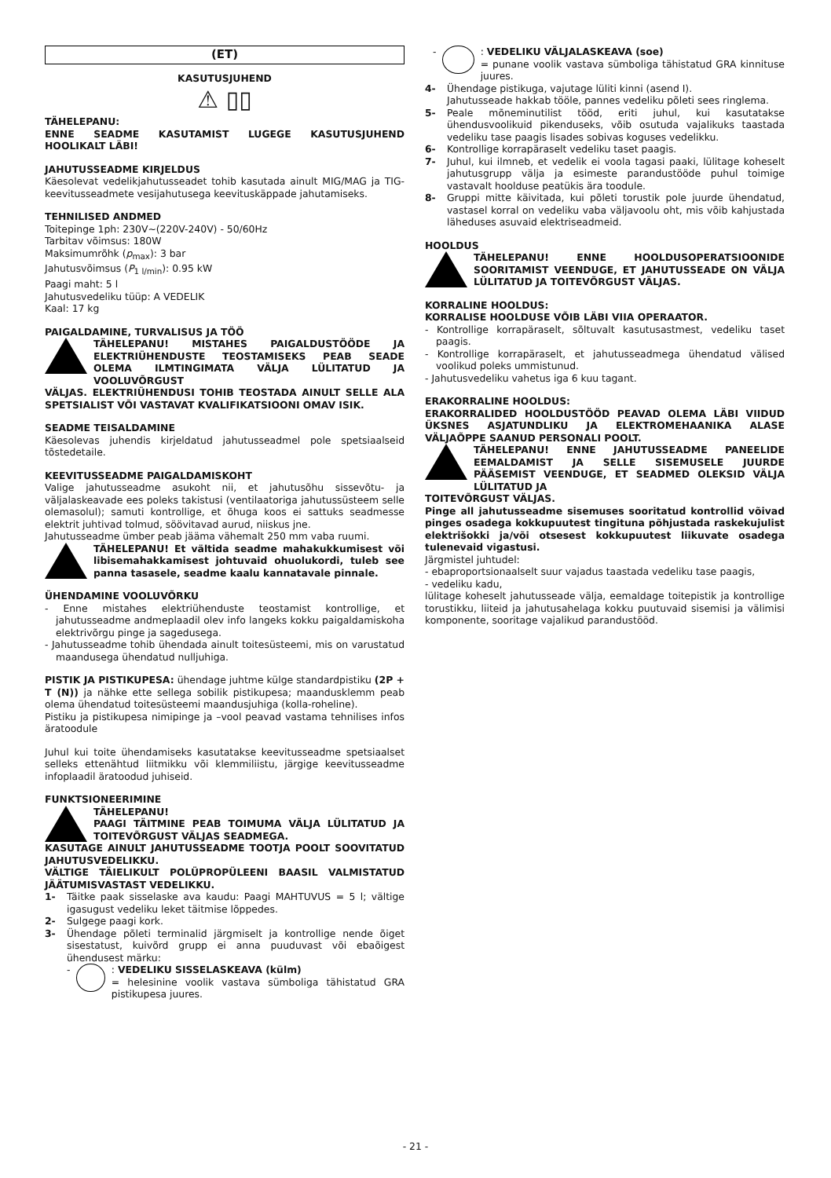(ET)
KASUTUSJUHEND
⚠ ▯▯
TÄHELEPANU:
ENNE SEADME KASUTAMIST LUGEGE KASUTUSJUHEND HOOLIKALT LÄBI!
JAHUTUSSEADME KIRJELDUS
Käesolevat vedelikjahutusseadet tohib kasutada ainult MIG/MAG ja TIG-keevitusseadmete vesijahutusega keevituskäppade jahutamiseks.
TEHNILISED ANDMED
Toitepinge 1ph: 230V~(220V-240V) - 50/60Hz
Tarbitav võimsus: 180W
Maksimumrõhk (p<sub>max</sub>): 3 bar
Jahutusvõimsus (P<sub>1 l/min</sub>): 0.95 kW
Paagi maht: 5 l
Jahutusvedeliku tüüp: A VEDELIK
Kaal: 17 kg
PAIGALDAMINE, TURVALISUS JA TÖÖ
TÄHELEPANU! MISTAHES PAIGALDUSTÖÖDE JA ELEKTRIÜHENDUSTE TEOSTAMISEKS PEAB SEADE OLEMA ILMTINGIMATA VÄLJA LÜLITATUD JA VOOLUVÕRGUST
VÄLJAS. ELEKTRIÜHENDUSI TOHIB TEOSTADA AINULT SELLE ALA SPETSIALIST VÕI VASTAVAT KVALIFIKATSIOONI OMAV ISIK.
SEADME TEISALDAMINE
Käesolevas juhendis kirjeldatud jahutusseadmel pole spetsiaalseid tõstedetaile.
KEEVITUSSEADME PAIGALDAMISKOHT
Valige jahutusseadme asukoht nii, et jahutusõhu sissevõtu- ja väljalaskeavade ees poleks takistusi (ventilaatoriga jahutussüsteem selle olemasolul); samuti kontrollige, et õhuga koos ei sattuks seadmesse elektrit juhtivad tolmud, söövitavad aurud, niiskus jne.
Jahutusseadme ümber peab jääma vähemalt 250 mm vaba ruumi.
TÄHELEPANU! Et vältida seadme mahakukkumisest või libisemahakkamisest johtuvaid ohuolukordi, tuleb see panna tasasele, seadme kaalu kannatavale pinnale.
ÜHENDAMINE VOOLUVÕRKU
- Enne mistahes elektriühenduste teostamist kontrollige, et jahutusseadme andmeplaadil olev info langeks kokku paigaldamiskoha elektrivõrgu pinge ja sagedusega.
- Jahutusseadme tohib ühendada ainult toitesüsteemi, mis on varustatud maandusega ühendatud nulljuhiga.
PISTIK JA PISTIKUPESA: ühendage juhtme külge standardpistiku (2P + T (N)) ja nähke ette sellega sobilik pistikupesa; maandusklemm peab olema ühendatud toitesüsteemi maandusjuhiga (kolla-roheline).
Pistiku ja pistikupesa nimipinge ja –vool peavad vastama tehnilises infos äratoodule
Juhul kui toite ühendamiseks kasutatakse keevitusseadme spetsiaalset selleks ettenähtud liitmikku või klemmiliistu, järgige keevitusseadme infoplaadil äratoodud juhiseid.
FUNKTSIONEERIMINE
TÄHELEPANU!
PAAGI TÄITMINE PEAB TOIMUMA VÄLJA LÜLITATUD JA TOITEVÕRGUST VÄLJAS SEADMEGA.
KASUTAGE AINULT JAHUTUSSEADME TOOTJA POOLT SOOVITATUD JAHUTUSVEDELIKKU.
VÄLTIGE TÄIELIKULT POLÜPROPÜLEENI BAASIL VALMISTATUD JÄÄTUMISVASTAST VEDELIKKU.
1- Täitke paak sisselaske ava kaudu: Paagi MAHTUVUS = 5 l; vältige igasugust vedeliku leket täitmise lõppedes.
2- Sulgege paagi kork.
3- Ühendage põleti terminalid järgmiselt ja kontrollige nende õiget sisestatust, kuivõrd grupp ei anna puuduvast või ebaõigest ühendusest märku:
- : VEDELIKU SISSELASKEAVA (külm)
= helesinine voolik vastava sümboliga tähistatud GRA pistikupesa juures.
- : VEDELIKU VÄLJALASKEAVA (soe)
= punane voolik vastava sümboliga tähistatud GRA kinnituse juures.
4- Ühendage pistikuga, vajutage lüliti kinni (asend I).
Jahutusseade hakkab tööle, pannes vedeliku põleti sees ringlema.
5- Peale mõneminutilist tööd, eriti juhul, kui kasutatakse ühendusvoolikuid pikenduseks, võib osutuda vajalikuks taastada vedeliku tase paagis lisades sobivas koguses vedelikku.
6- Kontrollige korrapäraselt vedeliku taset paagis.
7- Juhul, kui ilmneb, et vedelik ei voola tagasi paaki, lülitage koheselt jahutusgrupp välja ja esimeste parandustööde puhul toimige vastavalt hoolduse peatükis ära toodule.
8- Gruppi mitte käivitada, kui põleti torustik pole juurde ühendatud, vastasel korral on vedeliku vaba väljavoolu oht, mis võib kahjustada läheduses asuvaid elektriseadmeid.
HOOLDUS
TÄHELEPANU! ENNE HOOLDUSOPERATSIOONIDE SOORITAMIST VEENDUGE, ET JAHUTUSSEADE ON VÄLJA LÜLITATUD JA TOITEVÕRGUST VÄLJAS.
KORRALINE HOOLDUS:
KORRALISE HOOLDUSE VÕIB LÄBI VIIA OPERAATOR.
- Kontrollige korrapäraselt, sõltuvalt kasutusastmest, vedeliku taset paagis.
- Kontrollige korrapäraselt, et jahutusseadmega ühendatud välised voolikud poleks ummistunud.
- Jahutusvedeliku vahetus iga 6 kuu tagant.
ERAKORRALINE HOOLDUS:
ERAKORRALIDED HOOLDUSTÖÖD PEAVAD OLEMA LÄBI VIIDUD ÜKSNES ASJATUNDLIKU JA ELEKTROMEHAANIKA ALASE VÄLJAÕPPE SAANUD PERSONALI POOLT.
TÄHELEPANU! ENNE JAHUTUSSEADME PANEELIDE EEMALDAMIST JA SELLE SISEMUSELE JUURDE PÄÄSEMIST VEENDUGE, ET SEADMED OLEKSID VÄLJA LÜLITATUD JA
TOITEVÕRGUST VÄLJAS.
Pinge all jahutusseadme sisemuses sooritatud kontrollid võivad pinges osadega kokkupuutest tingituna põhjustada raskekujulist elektrišokki ja/või otsesest kokkupuutest liikuvate osadega tulenevaid vigastusi.
Järgmistel juhtudel:
- ebaproportsionaalselt suur vajadus taastada vedeliku tase paagis,
- vedeliku kadu,
lülitage koheselt jahutusseade välja, eemaldage toitepistik ja kontrollige torustikku, liiteid ja jahutusahelaga kokku puutuvaid sisemisi ja välimisi komponente, sooritage vajalikud parandustööd.
- 21 -